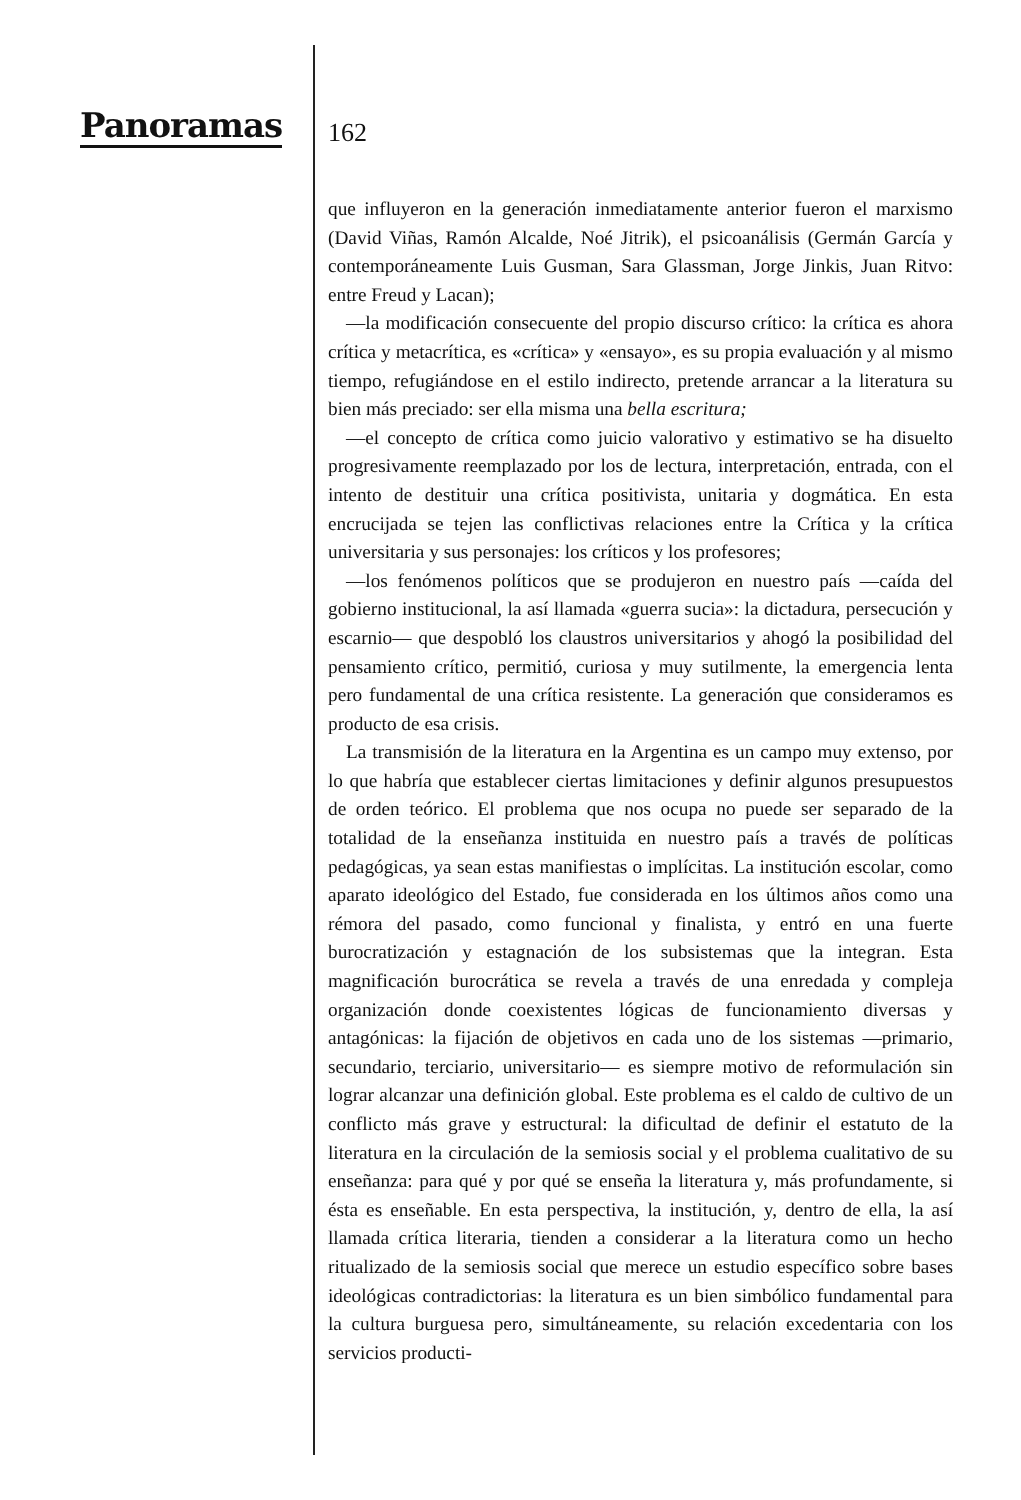Panoramas 162
que influyeron en la generación inmediatamente anterior fueron el marxismo (David Viñas, Ramón Alcalde, Noé Jitrik), el psicoanálisis (Germán García y contemporáneamente Luis Gusman, Sara Glassman, Jorge Jinkis, Juan Ritvo: entre Freud y Lacan);
—la modificación consecuente del propio discurso crítico: la crítica es ahora crítica y metacrítica, es «crítica» y «ensayo», es su propia evaluación y al mismo tiempo, refugiándose en el estilo indirecto, pretende arrancar a la literatura su bien más preciado: ser ella misma una bella escritura;
—el concepto de crítica como juicio valorativo y estimativo se ha disuelto progresivamente reemplazado por los de lectura, interpretación, entrada, con el intento de destituir una crítica positivista, unitaria y dogmática. En esta encrucijada se tejen las conflictivas relaciones entre la Crítica y la crítica universitaria y sus personajes: los críticos y los profesores;
—los fenómenos políticos que se produjeron en nuestro país —caída del gobierno institucional, la así llamada «guerra sucia»: la dictadura, persecución y escarnio— que despobló los claustros universitarios y ahogó la posibilidad del pensamiento crítico, permitió, curiosa y muy sutilmente, la emergencia lenta pero fundamental de una crítica resistente. La generación que consideramos es producto de esa crisis.
La transmisión de la literatura en la Argentina es un campo muy extenso, por lo que habría que establecer ciertas limitaciones y definir algunos presupuestos de orden teórico. El problema que nos ocupa no puede ser separado de la totalidad de la enseñanza instituida en nuestro país a través de políticas pedagógicas, ya sean estas manifiestas o implícitas. La institución escolar, como aparato ideológico del Estado, fue considerada en los últimos años como una rémora del pasado, como funcional y finalista, y entró en una fuerte burocratización y estagnación de los subsistemas que la integran. Esta magnificación burocrática se revela a través de una enredada y compleja organización donde coexistentes lógicas de funcionamiento diversas y antagónicas: la fijación de objetivos en cada uno de los sistemas —primario, secundario, terciario, universitario— es siempre motivo de reformulación sin lograr alcanzar una definición global. Este problema es el caldo de cultivo de un conflicto más grave y estructural: la dificultad de definir el estatuto de la literatura en la circulación de la semiosis social y el problema cualitativo de su enseñanza: para qué y por qué se enseña la literatura y, más profundamente, si ésta es enseñable. En esta perspectiva, la institución, y, dentro de ella, la así llamada crítica literaria, tienden a considerar a la literatura como un hecho ritualizado de la semiosis social que merece un estudio específico sobre bases ideológicas contradictorias: la literatura es un bien simbólico fundamental para la cultura burguesa pero, simultáneamente, su relación excedentaria con los servicios producti-